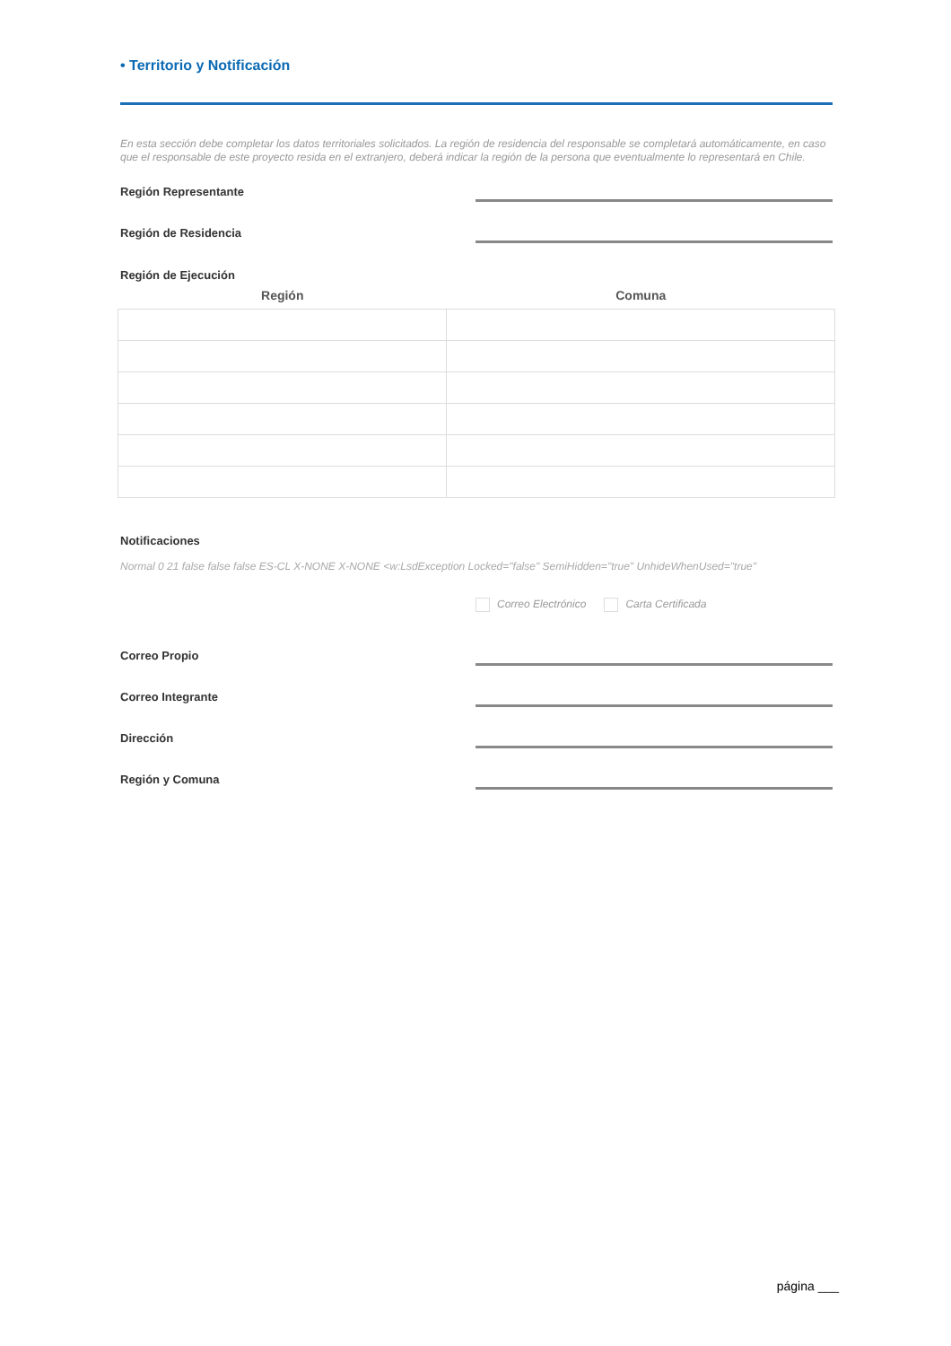• Territorio y Notificación
En esta sección debe completar los datos territoriales solicitados. La región de residencia del responsable se completará automáticamente, en caso que el responsable de este proyecto resida en el extranjero, deberá indicar la región de la persona que eventualmente lo representará en Chile.
Región Representante
Región de Residencia
Región de Ejecución
| Región | Comuna |
| --- | --- |
Notificaciones
Normal 0 21 false false false ES-CL X-NONE X-NONE <w:LsdException Locked="false" SemiHidden="true" UnhideWhenUsed="true"
Correo Electrónico Carta Certificada
Correo Propio
Correo Integrante
Dirección
Región y Comuna
página ___